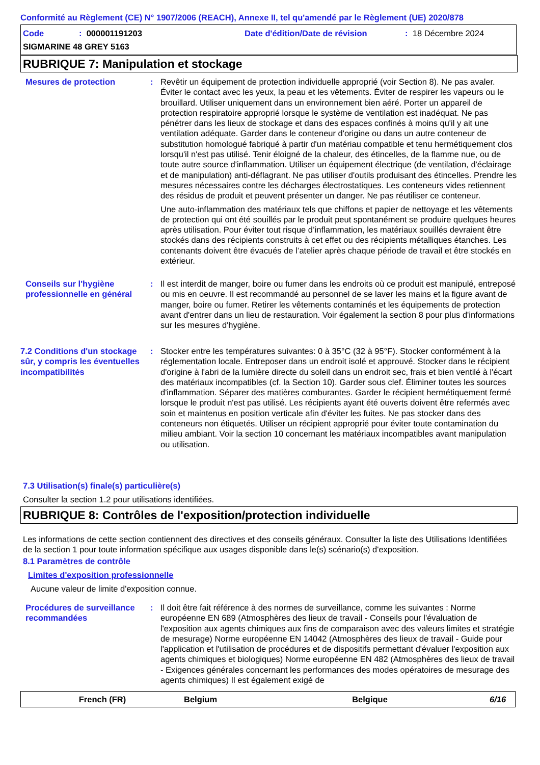Conformité au Règlement (CE) N° 1907/2006 (REACH), Annexe II, tel qu'amendé par le Règlement (UE) 2020/878
Code: 000001191203 Date d'édition/Date de révision: 18 Décembre 2024
SIGMARINE 48 GREY 5163
RUBRIQUE 7: Manipulation et stockage
Mesures de protection : Revêtir un équipement de protection individuelle approprié (voir Section 8). Ne pas avaler. Éviter le contact avec les yeux, la peau et les vêtements. Éviter de respirer les vapeurs ou le brouillard. Utiliser uniquement dans un environnement bien aéré. Porter un appareil de protection respiratoire approprié lorsque le système de ventilation est inadéquat. Ne pas pénétrer dans les lieux de stockage et dans des espaces confinés à moins qu'il y ait une ventilation adéquate. Garder dans le conteneur d'origine ou dans un autre conteneur de substitution homologué fabriqué à partir d'un matériau compatible et tenu hermétiquement clos lorsqu'il n'est pas utilisé. Tenir éloigné de la chaleur, des étincelles, de la flamme nue, ou de toute autre source d'inflammation. Utiliser un équipement électrique (de ventilation, d'éclairage et de manipulation) anti-déflagrant. Ne pas utiliser d'outils produisant des étincelles. Prendre les mesures nécessaires contre les décharges électrostatiques. Les conteneurs vides retiennent des résidus de produit et peuvent présenter un danger. Ne pas réutiliser ce conteneur.
Une auto-inflammation des matériaux tels que chiffons et papier de nettoyage et les vêtements de protection qui ont été souillés par le produit peut spontanément se produire quelques heures après utilisation. Pour éviter tout risque d’inflammation, les matériaux souillés devraient être stockés dans des récipients construits à cet effet ou des récipients métalliques étanches. Les contenants doivent être évacués de l’atelier après chaque période de travail et être stockés en extérieur.
Conseils sur l'hygiène professionnelle en général
: Il est interdit de manger, boire ou fumer dans les endroits où ce produit est manipulé, entreposé ou mis en oeuvre. Il est recommandé au personnel de se laver les mains et la figure avant de manger, boire ou fumer. Retirer les vêtements contaminés et les équipements de protection avant d'entrer dans un lieu de restauration. Voir également la section 8 pour plus d'informations sur les mesures d'hygiène.
7.2 Conditions d'un stockage sûr, y compris les éventuelles incompatibilités
: Stocker entre les températures suivantes: 0 à 35°C (32 à 95°F). Stocker conformément à la réglementation locale. Entreposer dans un endroit isolé et approuvé. Stocker dans le récipient d'origine à l'abri de la lumière directe du soleil dans un endroit sec, frais et bien ventilé à l'écart des matériaux incompatibles (cf. la Section 10). Garder sous clef. Éliminer toutes les sources d'inflammation. Séparer des matières comburantes. Garder le récipient hermétiquement fermé lorsque le produit n'est pas utilisé. Les récipients ayant été ouverts doivent être refermés avec soin et maintenus en position verticale afin d'éviter les fuites. Ne pas stocker dans des conteneurs non étiquetés. Utiliser un récipient approprié pour éviter toute contamination du milieu ambiant. Voir la section 10 concernant les matériaux incompatibles avant manipulation ou utilisation.
7.3 Utilisation(s) finale(s) particulière(s)
Consulter la section 1.2 pour utilisations identifiées.
RUBRIQUE 8: Contrôles de l'exposition/protection individuelle
Les informations de cette section contiennent des directives et des conseils généraux. Consulter la liste des Utilisations Identifiées de la section 1 pour toute information spécifique aux usages disponible dans le(s) scénario(s) d'exposition.
8.1 Paramètres de contrôle
Limites d'exposition professionnelle
Aucune valeur de limite d'exposition connue.
Procédures de surveillance recommandées
: Il doit être fait référence à des normes de surveillance, comme les suivantes : Norme européenne EN 689 (Atmosphères des lieux de travail - Conseils pour l'évaluation de l'exposition aux agents chimiques aux fins de comparaison avec des valeurs limites et stratégie de mesurage) Norme européenne EN 14042 (Atmosphères des lieux de travail - Guide pour l'application et l'utilisation de procédures et de dispositifs permettant d'évaluer l'exposition aux agents chimiques et biologiques) Norme européenne EN 482 (Atmosphères des lieux de travail - Exigences générales concernant les performances des modes opératoires de mesurage des agents chimiques) Il est également exigé de
French (FR) Belgium Belgique 6/16